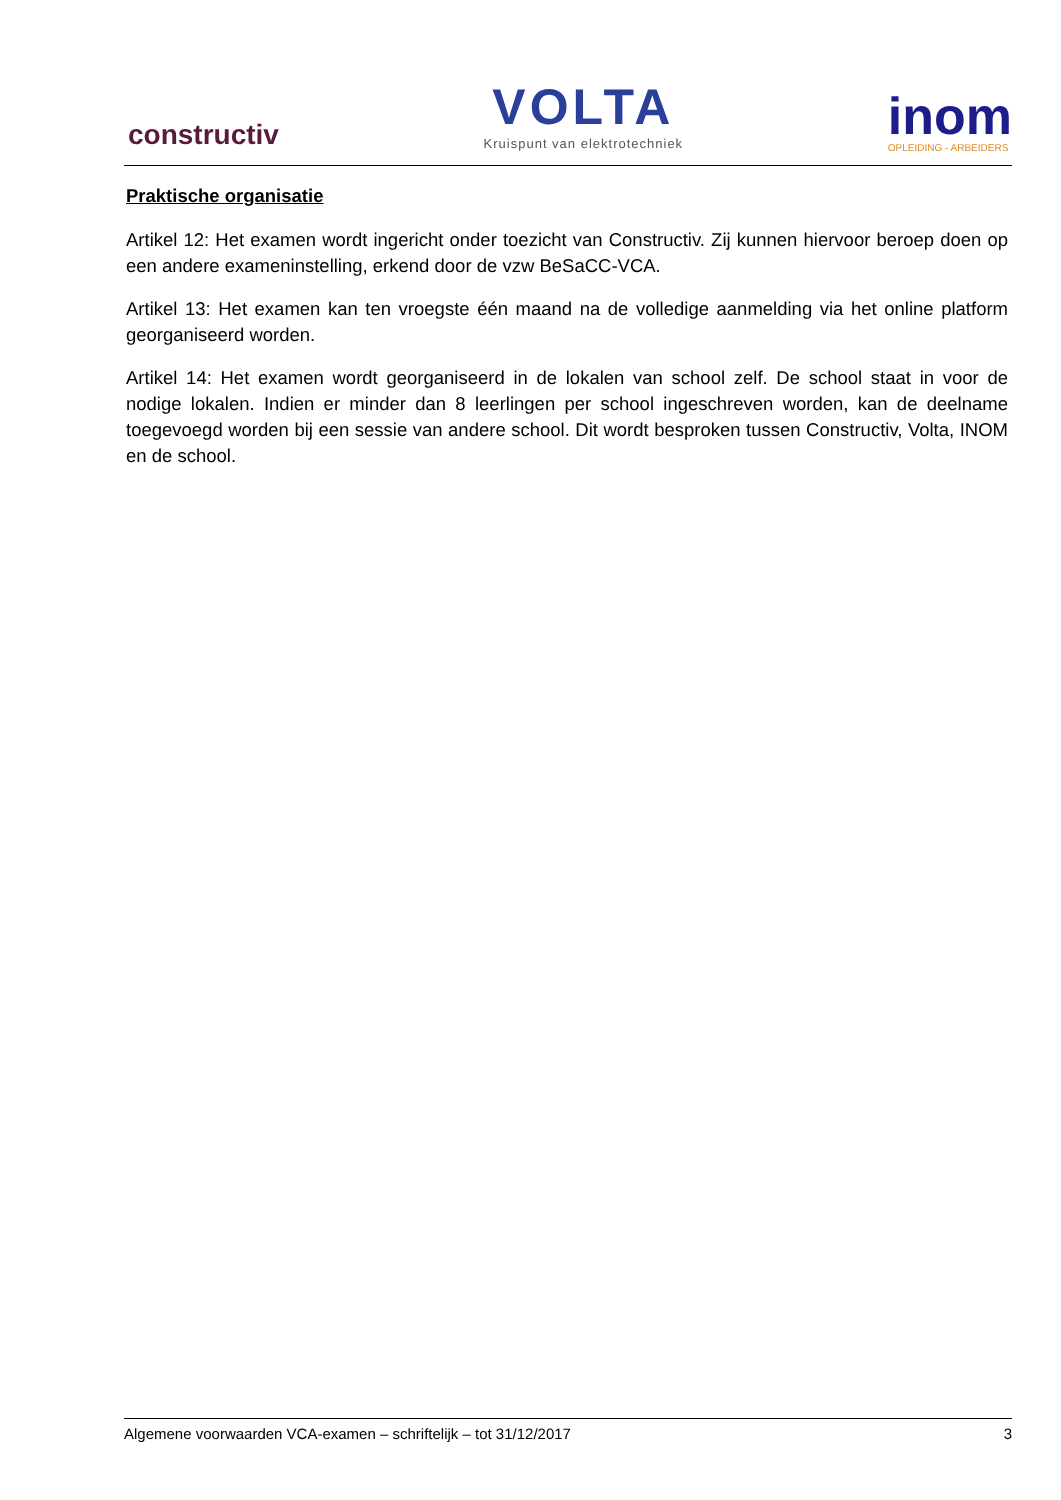constructiv
VOLTA
Kruispunt van elektrotechniek
inom
OPLEIDING - ARBEIDERS
Praktische organisatie
Artikel 12: Het examen wordt ingericht onder toezicht van Constructiv. Zij kunnen hiervoor beroep doen op een andere exameninstelling, erkend door de vzw BeSaCC-VCA.
Artikel 13: Het examen kan ten vroegste één maand na de volledige aanmelding via het online platform georganiseerd worden.
Artikel 14: Het examen wordt georganiseerd in de lokalen van school zelf. De school staat in voor de nodige lokalen. Indien er minder dan 8 leerlingen per school ingeschreven worden, kan de deelname toegevoegd worden bij een sessie van andere school. Dit wordt besproken tussen Constructiv, Volta, INOM en de school.
Algemene voorwaarden VCA-examen – schriftelijk – tot 31/12/2017 3